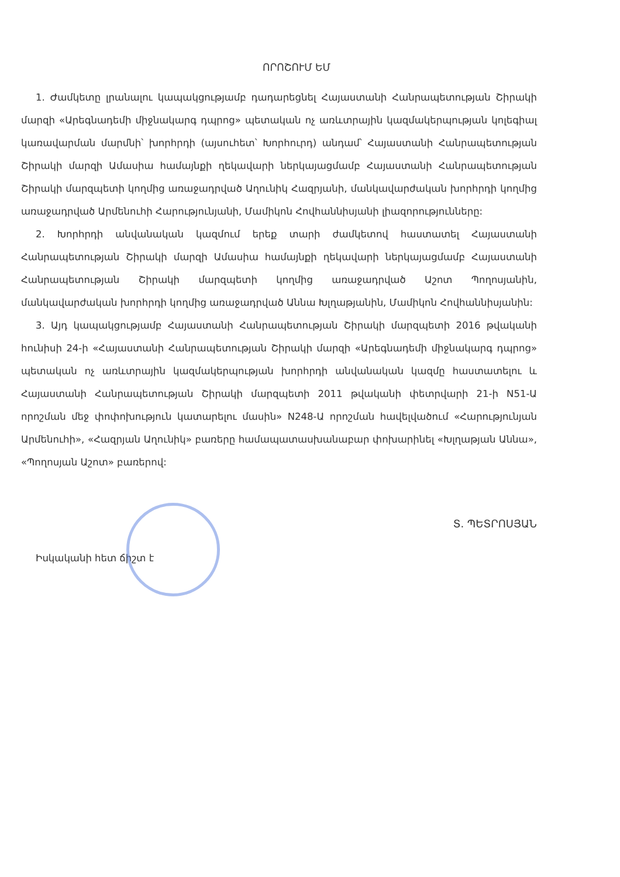ՈՐՈՇՈՒՄ ԵՄ
1. Ժամկետը լրանալու կապակցությամբ դադարեցնել Հայաստանի Հանրապետության Շիրակի մարզի «Արեգնադեմի միջնակարգ դպրոց» պետական ոչ առևտրային կազմակերպության կոլեգիալ կառավարման մարմնի՝ խորհրդի (այսուհետ՝ Խորհուրդ) անդամ՝ Հայաստանի Հանրապետության Շիրակի մարզի Ամասիա համայնքի ղեկավարի ներկայացմամբ Հայաստանի Հանրապետության Շիրակի մարզպետի կողմից առաջադրված Աղունիկ Հազրյանի, մանկավարժական խորհրդի կողմից առաջադրված Արմենուհի Հարությունյանի, Մամիկոն Հովհաննիսյանի լիազորությունները:
2. Խորհրդի անվանական կազմում երեք տարի ժամկետով հաստատել Հայաստանի Հանրապետության Շիրակի մարզի Ամասիա համայնքի ղեկավարի ներկայացմամբ Հայաստանի Հանրապետության Շիրակի մարզպետի կողմից առաջադրված Աշոտ Պողոսյանին, մանկավարժական խորհրդի կողմից առաջադրված Աննա Խլղաթյանին, Մամիկոն Հովհաննիսյանին:
3. Այդ կապակցությամբ Հայաստանի Հանրապետության Շիրակի մարզպետի 2016 թվականի հունիսի 24-ի «Հայաստանի Հանրապետության Շիրակի մարզի «Արեգնադեմի միջնակարգ դպրոց» պետական ոչ առևտրային կազմակերպության խորհրդի անվանական կազմը հաստատելու և Հայաստանի Հանրապետության Շիրակի մարզպետի 2011 թվականի փետրվարի 21-ի N51-Ա որոշման մեջ փոփոխություն կատարելու մասին» N248-Ա որոշման հավելվածում «Հարությունյան Արմենուհի», «Հազրյան Աղունիկ» բառերը համապատասխանաբար փոխարինել «Խլղաթյան Աննա», «Պողոսյան Աշոտ» բառերով:
Իսկականի հետ ճիշտ է
Տ. ՊԵՏՐՈՍՅԱՆ